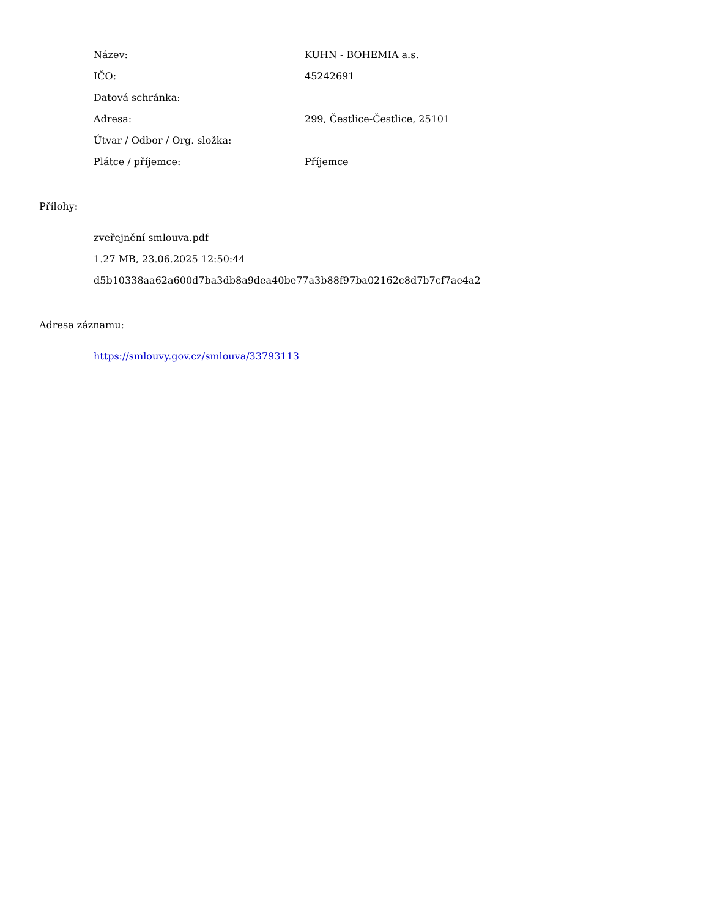| Název: | KUHN - BOHEMIA a.s. |
| IČO: | 45242691 |
| Datová schránka: | |
| Adresa: | 299, Čestlice-Čestlice, 25101 |
| Útvar / Odbor / Org. složka: | |
| Plátce / příjemce: | Příjemce |
Přílohy:
zveřejnění smlouva.pdf
1.27 MB, 23.06.2025 12:50:44
d5b10338aa62a600d7ba3db8a9dea40be77a3b88f97ba02162c8d7b7cf7ae4a2
Adresa záznamu:
https://smlouvy.gov.cz/smlouva/33793113